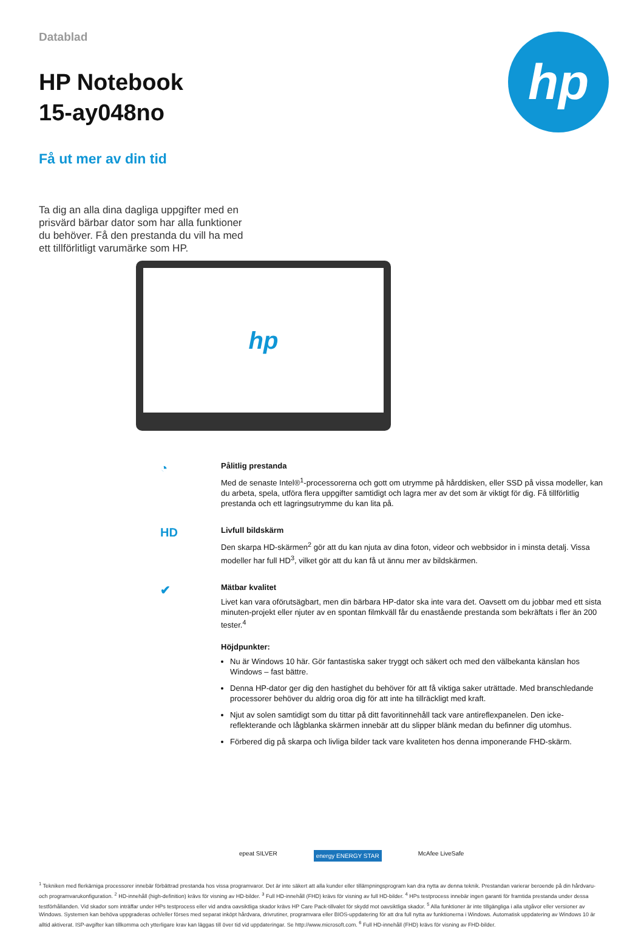hp
Datablad
HP Notebook
15-ay048no
Få ut mer av din tid
Ta dig an alla dina dagliga uppgifter med en prisvärd bärbar dator som har alla funktioner du behöver. Få den prestanda du vill ha med ett tillförlitligt varumärke som HP.
hp
◔
Pålitlig prestanda
Med de senaste Intel®<sup>1</sup>-processorerna och gott om utrymme på hårddisken, eller SSD på vissa modeller, kan du arbeta, spela, utföra flera uppgifter samtidigt och lagra mer av det som är viktigt för dig. Få tillförlitlig prestanda och ett lagringsutrymme du kan lita på.
HD
Livfull bildskärm
Den skarpa HD-skärmen<sup>2</sup> gör att du kan njuta av dina foton, videor och webbsidor in i minsta detalj. Vissa modeller har full HD<sup>3</sup>, vilket gör att du kan få ut ännu mer av bildskärmen.
✔
Mätbar kvalitet
Livet kan vara oförutsägbart, men din bärbara HP-dator ska inte vara det. Oavsett om du jobbar med ett sista minuten-projekt eller njuter av en spontan filmkväll får du enastående prestanda som bekräftats i fler än 200 tester.<sup>4</sup>
Höjdpunkter:
Nu är Windows 10 här. Gör fantastiska saker tryggt och säkert och med den välbekanta känslan hos Windows – fast bättre.
Denna HP-dator ger dig den hastighet du behöver för att få viktiga saker uträttade. Med branschledande processorer behöver du aldrig oroa dig för att inte ha tillräckligt med kraft.
Njut av solen samtidigt som du tittar på ditt favoritinnehåll tack vare antireflexpanelen. Den icke-reflekterande och lågblanka skärmen innebär att du slipper blänk medan du befinner dig utomhus.
Förbered dig på skarpa och livliga bilder tack vare kvaliteten hos denna imponerande FHD-skärm.
epeat SILVER energy ENERGY STAR McAfee LiveSafe
<sup>1</sup> Tekniken med flerkärniga processorer innebär förbättrad prestanda hos vissa programvaror. Det är inte säkert att alla kunder eller tillämpningsprogram kan dra nytta av denna teknik. Prestandan varierar beroende på din hårdvaru- och programvarukonfiguration. <sup>2</sup> HD-innehåll (high-definition) krävs för visning av HD-bilder. <sup>3</sup> Full HD-innehåll (FHD) krävs för visning av full HD-bilder. <sup>4</sup> HPs testprocess innebär ingen garanti för framtida prestanda under dessa testförhållanden. Vid skador som inträffar under HPs testprocess eller vid andra oavsiktliga skador krävs HP Care Pack-tillvalet för skydd mot oavsiktliga skador. <sup>5</sup> Alla funktioner är inte tillgängliga i alla utgåvor eller versioner av Windows. Systemen kan behöva uppgraderas och/eller förses med separat inköpt hårdvara, drivrutiner, programvara eller BIOS-uppdatering för att dra full nytta av funktionerna i Windows. Automatisk uppdatering av Windows 10 är alltid aktiverat. ISP-avgifter kan tillkomma och ytterligare krav kan läggas till över tid vid uppdateringar. Se http://www.microsoft.com. <sup>6</sup> Full HD-innehåll (FHD) krävs för visning av FHD-bilder.